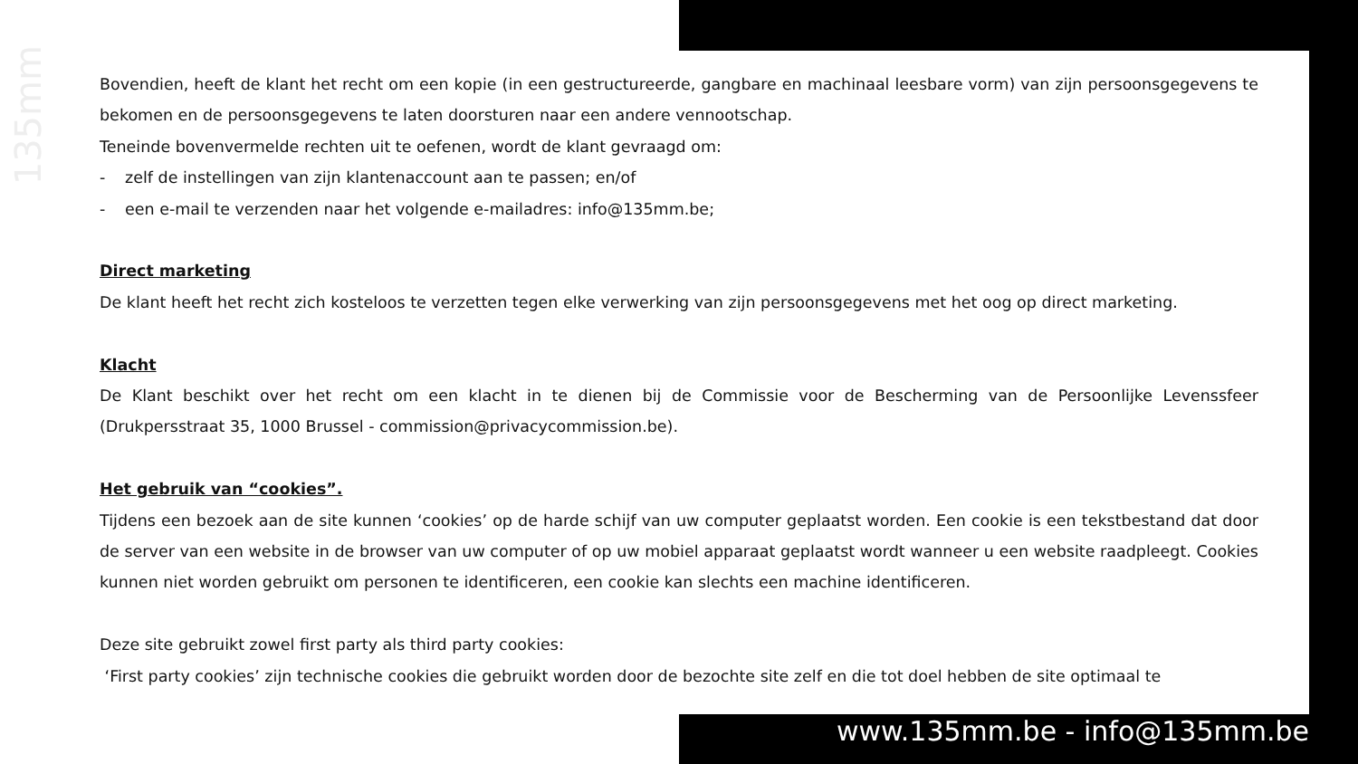135mm
Bovendien, heeft de klant het recht om een kopie (in een gestructureerde, gangbare en machinaal leesbare vorm) van zijn persoonsgegevens te bekomen en de persoonsgegevens te laten doorsturen naar een andere vennootschap.
Teneinde bovenvermelde rechten uit te oefenen, wordt de klant gevraagd om:
- zelf de instellingen van zijn klantenaccount aan te passen; en/of
- een e-mail te verzenden naar het volgende e-mailadres: info@135mm.be;
Direct marketing
De klant heeft het recht zich kosteloos te verzetten tegen elke verwerking van zijn persoonsgegevens met het oog op direct marketing.
Klacht
De Klant beschikt over het recht om een klacht in te dienen bij de Commissie voor de Bescherming van de Persoonlijke Levenssfeer (Drukpersstraat 35, 1000 Brussel - commission@privacycommission.be).
Het gebruik van “cookies”.
Tijdens een bezoek aan de site kunnen ‘cookies’ op de harde schijf van uw computer geplaatst worden. Een cookie is een tekstbestand dat door de server van een website in de browser van uw computer of op uw mobiel apparaat geplaatst wordt wanneer u een website raadpleegt. Cookies kunnen niet worden gebruikt om personen te identificeren, een cookie kan slechts een machine identificeren.
Deze site gebruikt zowel first party als third party cookies:
‘First party cookies’ zijn technische cookies die gebruikt worden door de bezochte site zelf en die tot doel hebben de site optimaal te
www.135mm.be - info@135mm.be